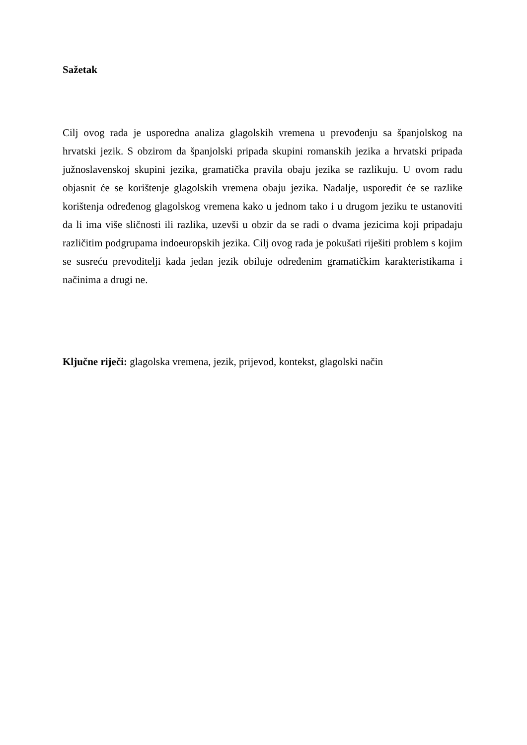Sažetak
Cilj ovog rada je usporedna analiza glagolskih vremena u prevođenju sa španjolskog na hrvatski jezik. S obzirom da španjolski pripada skupini romanskih jezika a hrvatski pripada južnoslavenskoj skupini jezika, gramatička pravila obaju jezika se razlikuju. U ovom radu objasnit će se korištenje glagolskih vremena obaju jezika. Nadalje, usporedit će se razlike korištenja određenog glagolskog vremena kako u jednom tako i u drugom jeziku te ustanoviti da li ima više sličnosti ili razlika, uzevši u obzir da se radi o dvama jezicima koji pripadaju različitim podgrupama indoeuropskih jezika. Cilj ovog rada je pokušati riješiti problem s kojim se susreću prevoditelji kada jedan jezik obiluje određenim gramatičkim karakteristikama i načinima a drugi ne.
Ključne riječi: glagolska vremena, jezik, prijevod, kontekst, glagolski način